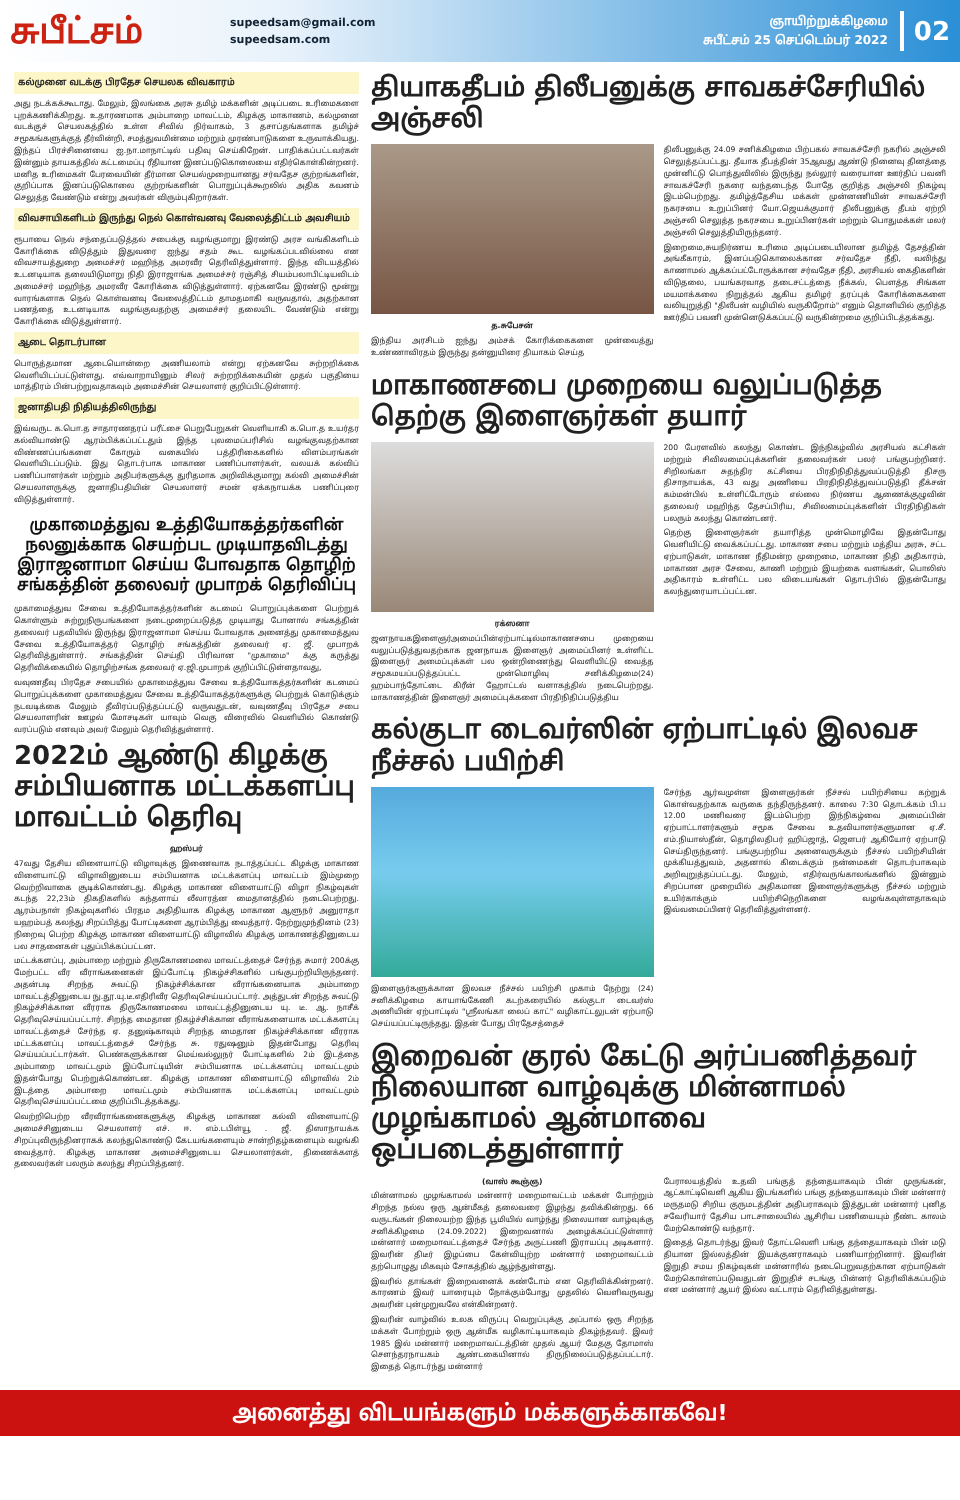சுபீட்சம்
supeedsam@gmail.com
supeedsam.com
ஞாயிற்றுக்கிழமை
சுபீட்சம் 25 செப்டெம்பர் 2022
02
கல்முனை வடக்கு பிரதேச செயலக விவகாரம்
அது நடக்கக்கூடாது. மேலும், இலங்கை அரசு தமிழ் மக்களின் அடிப்படை உரிமைகளை புறக்கணிக்கிறது. உதாரணமாக அம்பாறை மாவட்டம், கிழக்கு மாகாணம், கல்முனை வடக்குச் செயலகத்தில் உள்ள சிவில் நிர்வாகம், 3 தசாப்தங்களாக தமிழ்ச் சமூகங்களுக்குத் தீர்வின்றி, சமத்துவமின்மை மற்றும் முரண்பாடுகளை உருவாக்கியது. இந்தப் பிரச்சினையை ஐ.நா.மாநாட்டில் பதிவு செய்கிறேன். பாதிக்கப்பட்டவர்கள் இன்னும் தாயகத்தில் கட்டமைப்பு ரீதியான இனப்படுகொலையை எதிர்கொள்கின்றனர். மனித உரிமைகள் பேரவையின் தீர்மான செயல்முறையானது சர்வதேச குற்றங்களின், குறிப்பாக இனப்படுகொலை குற்றங்களின் பொறுப்புக்கூறலில் அதிக கவனம் செலுத்த வேண்டும் என்று அவர்கள் விரும்புகிறார்கள்.
விவசாயிகளிடம் இருந்து நெல் கொள்வனவு வேலைத்திட்டம் அவசியம்
ரூபாயை நெல் சந்தைப்படுத்தல் சபைக்கு வழங்குமாறு இரண்டு அரச வங்கிகளிடம் கோரிக்கை விடுத்தும் இதுவரை ஐந்து சதம் கூட வழங்கப்படவில்லை என விவசாயத்துறை அமைச்சர் மஹிந்த அமரவீர தெரிவித்துள்ளார். இந்த விடயத்தில் உடனடியாக தலையிடுமாறு நிதி இராஜாங்க அமைச்சர் ரஞ்சித் சியம்பலாபிட்டியவிடம் அமைச்சர் மஹிந்த அமரவீர கோரிக்கை விடுத்துள்ளார். ஏற்கனவே இரண்டு மூன்று வாரங்களாக நெல் கொள்வனவு வேலைத்திட்டம் தாமதமாகி வருவதால், அதற்கான பணத்தை உடனடியாக வழங்குவதற்கு அமைச்சர் தலையிட வேண்டும் என்று கோரிக்கை விடுத்துள்ளார்.
ஆடை தொடர்பான
பொருத்தமான ஆடையொன்றை அணியலாம் என்று ஏற்கனவே சுற்றறிக்கை வெளியிடப்பட்டுள்ளது. எவ்வாறாயினும் சிலர் சுற்றறிக்கையின் முதல் பகுதியை மாத்திரம் பின்பற்றுவதாகவும் அமைச்சின் செயலாளர் குறிப்பிட்டுள்ளார்.
ஜனாதிபதி நிதியத்திலிருந்து
இவ்வருட க.பொ.த சாதாரணதரப் பரீட்சை பெறுபேறுகள் வெளியாகி க.பொ.த உயர்தர கல்வியாண்டு ஆரம்பிக்கப்பட்டதும் இந்த புலமைப்பரிசில் வழங்குவதற்கான விண்ணப்பங்களை கோரும் வகையில் பத்திரிகைகளில் விளம்பரங்கள் வெளியிடப்படும். இது தொடர்பாக மாகாண பணிப்பாளர்கள், வலயக் கல்விப் பணிப்பாளர்கள் மற்றும் அதிபர்களுக்கு துரிதமாக அறிவிக்குமாறு கல்வி அமைச்சின் செயலாளருக்கு ஜனாதிபதியின் செயலாளர் சமன் ஏக்கநாயக்க பணிப்புரை விடுத்துள்ளார்.
முகாமைத்துவ உத்தியோகத்தர்களின் நலனுக்காக செயற்பட முடியாதவிடத்து இராஜனாமா செய்ய போவதாக தொழிற் சங்கத்தின் தலைவர் முபாறக் தெரிவிப்பு
முகாமைத்துவ சேவை உத்தியோகத்தர்களின் கடமைப் பொறுப்புக்களை பெற்றுக் கொள்ளும் சுற்றுநிருபங்களை நடைமுறைப்படுத்த முடியாது போனால் சங்கத்தின் தலைவர் பதவியில் இருந்து இராஜனாமா செய்ய போவதாக அனைத்து முகாமைத்துவ சேவை உத்தியோகத்தர் தொழிற் சங்கத்தின் தலைவர் ஏ. ஜீ. முபாறக் தெரிவித்துள்ளார். சங்கத்தின் செய்தி பிரிவான "முகாமை" க்கு கருத்து தெரிவிக்கையில் தொழிற்சங்க தலைவர் ஏ.ஜி.முபாறக் குறிப்பிட்டுள்ளதாவது,
வவுணதீவு பிரதேச சபையில் முகாமைத்துவ சேவை உத்தியோகத்தர்களின் கடமைப் பொறுப்புக்களை முகாமைத்துவ சேவை உத்தியோகத்தர்களுக்கு பெற்றுக் கொடுக்கும் நடவடிக்கை மேலும் தீவிரப்படுத்தப்பட்டு வருவதுடன், வவுணதீவு பிரதேச சபை செயலாளரின் ஊழல் மோசடிகள் யாவும் வெகு விரைவில் வெளியில் கொண்டு வரப்படும் எனவும் அவர் மேலும் தெரிவித்துள்ளார்.
2022ம் ஆண்டு கிழக்கு சம்பியனாக மட்டக்களப்பு மாவட்டம் தெரிவு
ஹஸ்பர்
47வது தேசிய விளையாட்டு விழாவுக்கு இணைவாக நடாத்தப்பட்ட கிழக்கு மாகாண விளையாட்டு விழாவினுடைய சம்பியனாக மட்டக்களப்பு மாவட்டம் இம்முறை வெற்றிவாகை சூடிக்கொண்டது. கிழக்கு மாகாண விளையாட்டு விழா நிகழ்வுகள் கடந்த 22,23ம் திகதிகளில் கந்தளாய் லீலாரத்ன மைதானத்தில் நடைபெற்றது. ஆரம்பநாள் நிகழ்வுகளில் பிரதம அதிதியாக கிழக்கு மாகாண ஆளுநர் அனுராதா யஹம்பத் கலந்து சிறப்பித்து போட்டிகளை ஆரம்பித்து வைத்தார். நேற்றுமுந்தினம் (23) நிறைவு பெற்ற கிழக்கு மாகாண விளையாட்டு விழாவில் கிழக்கு மாகாணத்தினுடைய பல சாதனைகள் புதுப்பிக்கப்பட்டன.
மட்டக்களப்பு, அம்பாறை மற்றும் திருகோணமலை மாவட்டத்தைச் சேர்ந்த சுமார் 200க்கு மேற்பட்ட வீர வீராங்கனைகள் இப்போட்டி நிகழ்ச்சிகளில் பங்குபற்றியிருந்தனர். அதன்படி சிறந்த சுவட்டு நிகழ்ச்சிக்கான வீராங்கனையாக அம்பாறை மாவட்டத்தினுடைய நு.தூ.யு.டீ.எதிரிவீர தெரிவுசெய்யப்பட்டார். அத்துடன் சிறந்த சுவட்டு நிகழ்ச்சிக்கான வீரராக திருகோணமலை மாவட்டத்தினுடைய யு. டீ. ஆ. நாசீக் தெரிவுசெய்யப்பட்டார். சிறந்த மைதான நிகழ்ச்சிக்கான வீராங்கனையாக மட்டக்களப்பு மாவட்டத்தைச் சேர்ந்த ஏ. தனுஷ்காவும் சிறந்த மைதான நிகழ்ச்சிக்கான வீரராக மட்டக்களப்பு மாவட்டத்தைச் சேர்ந்த சு. ரதுஷனும் இதன்போது தெரிவு செய்யப்பட்டார்கள். பெண்களுக்கான மெய்வல்லுநர் போட்டிகளில் 2ம் இடத்தை அம்பாறை மாவட்டமும் இப்போட்டியின் சம்பியனாக மட்டக்களப்பு மாவட்டமும் இதன்போது பெற்றுக்கொண்டன. கிழக்கு மாகாண விளையாட்டு விழாவில் 2ம் இடத்தை அம்பாறை மாவட்டமும் சம்பியனாக மட்டக்களப்பு மாவட்டமும் தெரிவுசெய்யப்பட்டமை குறிப்பிடத்தக்கது.
வெற்றிபெற்ற வீரவீராங்கனைகளுக்கு கிழக்கு மாகாண கல்வி விளையாட்டு அமைச்சினுடைய செயலாளர் எச். ஈ. எம்.டபிள்யூ . ஜீ. திஸாநாயக்க சிறப்புவிருந்தினராகக் கலந்துகொண்டு கேடயங்களையும் சான்றிதழ்களையும் வழங்கி வைத்தார். கிழக்கு மாகாண அமைச்சினுடைய செயலாளர்கள், திணைக்களத் தலைவர்கள் பலரும் கலந்து சிறப்பித்தனர்.
தியாகதீபம் திலீபனுக்கு சாவகச்சேரியில் அஞ்சலி
த.சுபேசன்
இந்திய அரசிடம் ஐந்து அம்சக் கோரிக்கைகளை முன்வைத்து உண்ணாவிரதம் இருந்து தன்னுயிரை தியாகம் செய்த
திலீபனுக்கு 24.09 சனிக்கிழமை பிற்பகல் சாவகச்சேரி நகரில் அஞ்சலி செலுத்தப்பட்டது. தீயாக தீபத்தின் 35ஆவது ஆண்டு நினைவு தினத்தை முன்னிட்டு பொத்துவிலில் இருந்து நல்லூர் வரையான ஊர்திப் பவனி சாவகச்சேரி நகரை வந்தடைந்த போதே குறித்த அஞ்சலி நிகழ்வு இடம்பெற்றது. தமிழ்த்தேசிய மக்கள் முன்னணியின் சாவகச்சேரி நகரசபை உறுப்பினர் யோ.ஜெயக்குமார் திலீபனுக்கு தீபம் ஏற்றி அஞ்சலி செலுத்த நகரசபை உறுப்பினர்கள் மற்றும் பொதுமக்கள் மலர் அஞ்சலி செலுத்தியிருந்தனர்.
இறைமை,சுயநிர்ணய உரிமை அடிப்படையிலான தமிழ்த் தேசத்தின் அங்கீகாரம், இனப்படுகொலைக்கான சர்வதேச நீதி, வலிந்து காணாமல் ஆக்கப்பட்டோருக்கான சர்வதேச நீதி, அரசியல் கைதிகளின் விடுதலை, பயங்கரவாத தடைசட்டத்தை நீக்கல், பௌத்த சிங்கள மயமாக்கலை நிறுத்தல் ஆகிய தமிழர் தரப்புக் கோரிக்கைகளை வலியுறுத்தி "திலீபன் வழியில் வருகிறோம்" எனும் தொனியில் குறித்த ஊர்திப் பவனி முன்னெடுக்கப்பட்டு வருகின்றமை குறிப்பிடத்தக்கது.
மாகாணசபை முறையை வலுப்படுத்த தெற்கு இளைஞர்கள் தயார்
ரக்ஸனா
ஜனநாயகஇளைஞர்அமைப்பின்ஏற்பாட்டில்மாகாணசபை முறையை வலுப்படுத்துவதற்காக ஜனநாயக இளைஞர் அமைப்பினர் உள்ளிட்ட இளைஞர் அமைப்புக்கள் பல ஒன்றிணைந்து வெளியிட்டு வைத்த சமூகமயப்படுத்தப்பட்ட முன்மொழிவு சனிக்கிழமை(24) ஹம்பாந்தோட்டை கிரீன் ஹோட்டல் வளாகத்தில் நடைபெற்றது. மாகாணத்தின் இளைஞர் அமைப்புக்களை பிரதிநிதிப்படுத்திய
200 பேரளவில் கலந்து கொண்ட இந்நிகழ்வில் அரசியல் கட்சிகள் மற்றும் சிவிலமைப்புக்களின் தலைவர்கள் பலர் பங்குபற்றினர். சிறிலங்கா சுதந்திர கட்சியை பிரதிநிதித்துவப்படுத்தி திசரு திசாநாயக்க, 43 வது அணியை பிரதிநிதித்துவப்படுத்தி தீக்சன் கம்மன்பில் உள்ளிட்டோரும் எல்லை நிர்ணய ஆணைக்குழுவின் தலைவர் மஹிந்த தேசப்பிரிய, சிவிலமைப்புக்களின் பிரதிநிதிகள் பலரும் கலந்து கொண்டனர்.
தெற்கு இளைஞர்கள் தயாரித்த முன்மொழிவே இதன்போது வெளியிட்டு வைக்கப்பட்டது. மாகாண சபை மற்றும் மத்திய அரசு, சட்ட ஏற்பாடுகள், மாகாண நீதிமன்ற முறைமை, மாகாண நிதி அதிகாரம், மாகாண அரச சேவை, காணி மற்றும் இயற்கை வளங்கள், பொலிஸ் அதிகாரம் உள்ளிட்ட பல விடையங்கள் தொடர்பில் இதன்போது கலந்துரையாடப்பட்டன.
கல்குடா டைவர்ஸின் ஏற்பாட்டில் இலவச நீச்சல் பயிற்சி
இளைஞர்களுக்கான இலவச நீச்சல் பயிற்சி முகாம் நேற்று (24) சனிக்கிழமை காயாங்கேணி கடற்கரையில் கல்குடா டைவர்ஸ் அணியின் ஏற்பாட்டில் "ஶ்ரீலங்கா லைப் காட்" வழிகாட்டலுடன் ஏற்பாடு செய்யப்பட்டிருந்தது. இதன் போது பிரதேசத்தைச்
சேர்ந்த ஆர்வமுள்ள இளைஞர்கள் நீச்சல் பயிற்சியை கற்றுக் கொள்வதற்காக வருகை தந்திருந்தனர். காலை 7:30 தொடக்கம் பி.ப 12.00 மணிவரை இடம்பெற்ற இந்நிகழ்வை அமைப்பின் ஏற்பாட்டாளர்களும் சமூக சேவை உதவியாளர்களுமான ஏ.சீ. எம்.நியாஸ்தீன், தொழிலதிபர் ஹிப்ஜாத், ஜௌபர் ஆகியோர் ஏற்பாடு செய்திருந்தனர். பங்குபற்றிய அனைவருக்கும் நீச்சல் பயிற்சியின் முக்கியத்துவம், அதனால் கிடைக்கும் நன்மைகள் தொடர்பாகவும் அறிவுறுத்தப்பட்டது. மேலும், எதிர்வருங்காலங்களில் இன்னும் சிறப்பான முறையில் அதிகமான இளைஞர்களுக்கு நீச்சல் மற்றும் உயிர்காக்கும் பயிற்சிநெறிகளை வழங்கவுள்ளதாகவும் இவ்வமைப்பினர் தெரிவித்துள்ளனர்.
இறைவன் குரல் கேட்டு அர்ப்பணித்தவர் நிலையான வாழ்வுக்கு மின்னாமல் முழங்காமல் ஆன்மாவை ஒப்படைத்துள்ளார்
(வாஸ் கூஞ்ஞ)
மின்னாமல் முழங்காமல் மன்னார் மறைமாவட்டம் மக்கள் போற்றும் சிறந்த நல்ல ஒரு ஆன்மீகத் தலைவரை இழந்து தவிக்கின்றது. 66 வருடங்கள் நிலையற்ற இந்த பூமியில் வாழ்ந்து நிலையான வாழ்வுக்கு சனிக்கிழமை (24.09.2022) இறைவனால் அழைக்கப்பட்டுள்ளார் மன்னார் மறைமாவட்டத்தைச் சேர்ந்த அருட்பணி இராயப்பு அடிகளார். இவரின் திடீர் இழப்பை கேள்வியுற்ற மன்னார் மறைமாவட்டம் தற்பொழுது மிகவும் சோகத்தில் ஆழ்ந்துள்ளது.
இவரில் தாங்கள் இறைவனைக் கண்டோம் என தெரிவிக்கின்றனர். காரணம் இவர் யாரையும் நோக்கும்போது முதலில் வெளிவருவது அவரின் புன்முறுவலே என்கின்றனர்.
இவரின் வாழ்வில் உலக விருப்பு வெறுப்புக்கு அப்பால் ஒரு சிறந்த மக்கள் போற்றும் ஒரு ஆன்மீக வழிகாட்டியாகவும் திகழ்ந்தவர். இவர் 1985 இல் மன்னார் மறைமாவட்டத்தின் முதல் ஆயர் மேதகு தோமாஸ் சௌந்தரநாயகம் ஆண்டகையினால் திருநிலைப்படுத்தப்பட்டார். இதைத் தொடர்ந்து மன்னார்
பேராலயத்தில் உதவி பங்குத் தந்தையாகவும் பின் முருங்கன், ஆட்காட்டிவெளி ஆகிய இடங்களில் பங்கு தந்தையாகவும் பின் மன்னார் மருதமடு சிறிய குருமடத்தின் அதிபராகவும் இத்துடன் மன்னார் புனித சவேரியார் தேசிய பாடசாலையில் ஆசிரிய பணியையும் நீண்ட காலம் மேற்கொண்டு வந்தார்.
இதைத் தொடர்ந்து இவர் தோட்டவெளி பங்கு தந்தையாகவும் பின் மடு தியான இல்லத்தின் இயக்குனராகவும் பணியாற்றினார். இவரின் இறுதி சமய நிகழ்வுகள் மன்னாரில் நடைபெறுவதற்கான ஏற்பாடுகள் மேற்கொள்ளப்படுவதுடன் இறுதிச் சடங்கு பின்னர் தெரிவிக்கப்படும் என மன்னார் ஆயர் இல்ல வட்டாரம் தெரிவித்துள்ளது.
அனைத்து விடயங்களும் மக்களுக்காகவே!